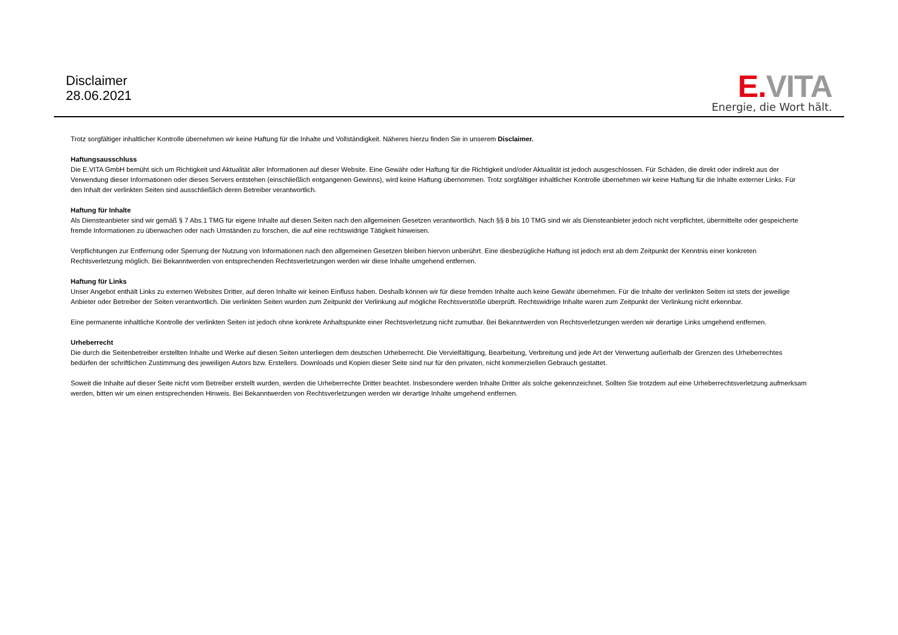Disclaimer
28.06.2021
E. VITA
Energie, die Wort hält.
Trotz sorgfältiger inhaltlicher Kontrolle übernehmen wir keine Haftung für die Inhalte und Vollständigkeit. Näheres hierzu finden Sie in unserem Disclaimer.
Haftungsausschluss
Die E.VITA GmbH bemüht sich um Richtigkeit und Aktualität aller Informationen auf dieser Website. Eine Gewähr oder Haftung für die Richtigkeit und/oder Aktualität ist jedoch ausgeschlossen. Für Schäden, die direkt oder indirekt aus der Verwendung dieser Informationen oder dieses Servers entstehen (einschließlich entgangenen Gewinns), wird keine Haftung übernommen. Trotz sorgfältiger inhaltlicher Kontrolle übernehmen wir keine Haftung für die Inhalte externer Links. Für den Inhalt der verlinkten Seiten sind ausschließlich deren Betreiber verantwortlich.
Haftung für Inhalte
Als Diensteanbieter sind wir gemäß § 7 Abs.1 TMG für eigene Inhalte auf diesen Seiten nach den allgemeinen Gesetzen verantwortlich. Nach §§ 8 bis 10 TMG sind wir als Diensteanbieter jedoch nicht verpflichtet, übermittelte oder gespeicherte fremde Informationen zu überwachen oder nach Umständen zu forschen, die auf eine rechtswidrige Tätigkeit hinweisen.
Verpflichtungen zur Entfernung oder Sperrung der Nutzung von Informationen nach den allgemeinen Gesetzen bleiben hiervon unberührt. Eine diesbezügliche Haftung ist jedoch erst ab dem Zeitpunkt der Kenntnis einer konkreten Rechtsverletzung möglich. Bei Bekanntwerden von entsprechenden Rechtsverletzungen werden wir diese Inhalte umgehend entfernen.
Haftung für Links
Unser Angebot enthält Links zu externen Websites Dritter, auf deren Inhalte wir keinen Einfluss haben. Deshalb können wir für diese fremden Inhalte auch keine Gewähr übernehmen. Für die Inhalte der verlinkten Seiten ist stets der jeweilige Anbieter oder Betreiber der Seiten verantwortlich. Die verlinkten Seiten wurden zum Zeitpunkt der Verlinkung auf mögliche Rechtsverstöße überprüft. Rechtswidrige Inhalte waren zum Zeitpunkt der Verlinkung nicht erkennbar.
Eine permanente inhaltliche Kontrolle der verlinkten Seiten ist jedoch ohne konkrete Anhaltspunkte einer Rechtsverletzung nicht zumutbar. Bei Bekanntwerden von Rechtsverletzungen werden wir derartige Links umgehend entfernen.
Urheberrecht
Die durch die Seitenbetreiber erstellten Inhalte und Werke auf diesen Seiten unterliegen dem deutschen Urheberrecht. Die Vervielfältigung, Bearbeitung, Verbreitung und jede Art der Verwertung außerhalb der Grenzen des Urheberrechtes bedürfen der schriftlichen Zustimmung des jeweiligen Autors bzw. Erstellers. Downloads und Kopien dieser Seite sind nur für den privaten, nicht kommerziellen Gebrauch gestattet.
Soweit die Inhalte auf dieser Seite nicht vom Betreiber erstellt wurden, werden die Urheberrechte Dritter beachtet. Insbesondere werden Inhalte Dritter als solche gekennzeichnet. Sollten Sie trotzdem auf eine Urheberrechtsverletzung aufmerksam werden, bitten wir um einen entsprechenden Hinweis. Bei Bekanntwerden von Rechtsverletzungen werden wir derartige Inhalte umgehend entfernen.